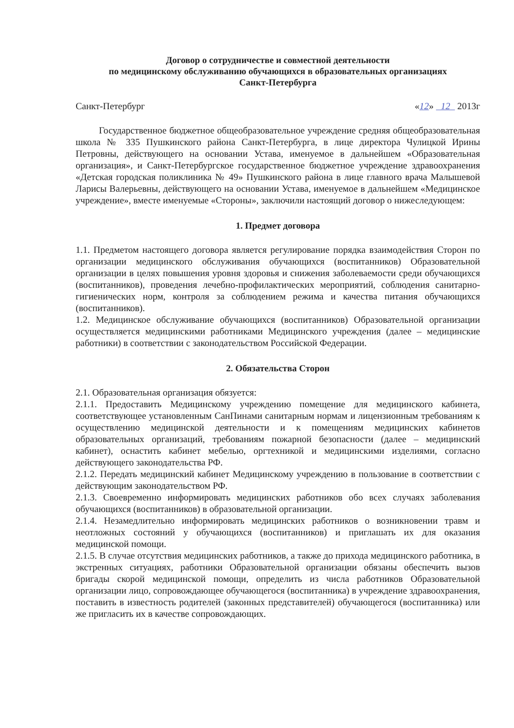Договор о сотрудничестве и совместной деятельности
по медицинскому обслуживанию обучающихся в образовательных организациях
Санкт-Петербурга
Санкт-Петербург «12» 12 2013г
Государственное бюджетное общеобразовательное учреждение средняя общеобразовательная школа № 335 Пушкинского района Санкт-Петербурга, в лице директора Чулицкой Ирины Петровны, действующего на основании Устава, именуемое в дальнейшем «Образовательная организация», и Санкт-Петербургское государственное бюджетное учреждение здравоохранения «Детская городская поликлиника № 49» Пушкинского района в лице главного врача Малышевой Ларисы Валерьевны, действующего на основании Устава, именуемое в дальнейшем «Медицинское учреждение», вместе именуемые «Стороны», заключили настоящий договор о нижеследующем:
1. Предмет договора
1.1. Предметом настоящего договора является регулирование порядка взаимодействия Сторон по организации медицинского обслуживания обучающихся (воспитанников) Образовательной организации в целях повышения уровня здоровья и снижения заболеваемости среди обучающихся (воспитанников), проведения лечебно-профилактических мероприятий, соблюдения санитарно-гигиенических норм, контроля за соблюдением режима и качества питания обучающихся (воспитанников).
1.2. Медицинское обслуживание обучающихся (воспитанников) Образовательной организации осуществляется медицинскими работниками Медицинского учреждения (далее – медицинские работники) в соответствии с законодательством Российской Федерации.
2. Обязательства Сторон
2.1. Образовательная организация обязуется:
2.1.1. Предоставить Медицинскому учреждению помещение для медицинского кабинета, соответствующее установленным СанПинами санитарным нормам и лицензионным требованиям к осуществлению медицинской деятельности и к помещениям медицинских кабинетов образовательных организаций, требованиям пожарной безопасности (далее – медицинский кабинет), оснастить кабинет мебелью, оргтехникой и медицинскими изделиями, согласно действующего законодательства РФ.
2.1.2. Передать медицинский кабинет Медицинскому учреждению в пользование в соответствии с действующим законодательством РФ.
2.1.3. Своевременно информировать медицинских работников обо всех случаях заболевания обучающихся (воспитанников) в образовательной организации.
2.1.4. Незамедлительно информировать медицинских работников о возникновении травм и неотложных состояний у обучающихся (воспитанников) и приглашать их для оказания медицинской помощи.
2.1.5. В случае отсутствия медицинских работников, а также до прихода медицинского работника, в экстренных ситуациях, работники Образовательной организации обязаны обеспечить вызов бригады скорой медицинской помощи, определить из числа работников Образовательной организации лицо, сопровождающее обучающегося (воспитанника) в учреждение здравоохранения, поставить в известность родителей (законных представителей) обучающегося (воспитанника) или же пригласить их в качестве сопровождающих.